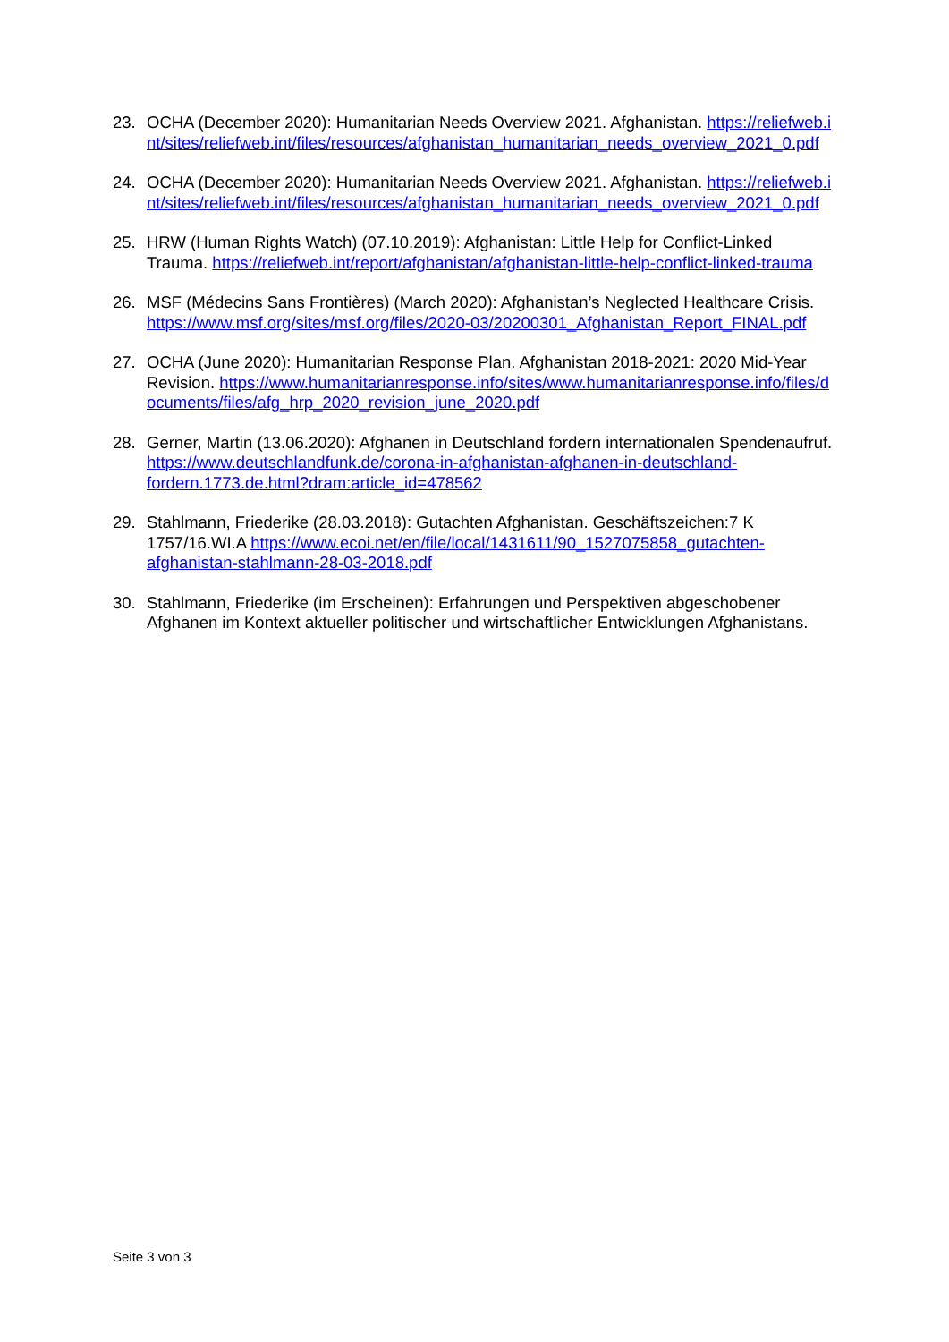23. OCHA (December 2020): Humanitarian Needs Overview 2021. Afghanistan. https://reliefweb.int/sites/reliefweb.int/files/resources/afghanistan_humanitarian_needs_overview_2021_0.pdf
24. OCHA (December 2020): Humanitarian Needs Overview 2021. Afghanistan. https://reliefweb.int/sites/reliefweb.int/files/resources/afghanistan_humanitarian_needs_overview_2021_0.pdf
25. HRW (Human Rights Watch) (07.10.2019): Afghanistan: Little Help for Conflict-Linked Trauma. https://reliefweb.int/report/afghanistan/afghanistan-little-help-conflict-linked-trauma
26. MSF (Médecins Sans Frontières) (March 2020): Afghanistan’s Neglected Healthcare Crisis. https://www.msf.org/sites/msf.org/files/2020-03/20200301_Afghanistan_Report_FINAL.pdf
27. OCHA (June 2020): Humanitarian Response Plan. Afghanistan 2018-2021: 2020 Mid-Year Revision. https://www.humanitarianresponse.info/sites/www.humanitarianresponse.info/files/documents/files/afg_hrp_2020_revision_june_2020.pdf
28. Gerner, Martin (13.06.2020): Afghanen in Deutschland fordern internationalen Spendenaufruf. https://www.deutschlandfunk.de/corona-in-afghanistan-afghanen-in-deutschland-fordern.1773.de.html?dram:article_id=478562
29. Stahlmann, Friederike (28.03.2018): Gutachten Afghanistan. Geschäftszeichen:7 K 1757/16.WI.A https://www.ecoi.net/en/file/local/1431611/90_1527075858_gutachten-afghanistan-stahlmann-28-03-2018.pdf
30. Stahlmann, Friederike (im Erscheinen): Erfahrungen und Perspektiven abgeschobener Afghanen im Kontext aktueller politischer und wirtschaftlicher Entwicklungen Afghanistans.
Seite 3 von 3